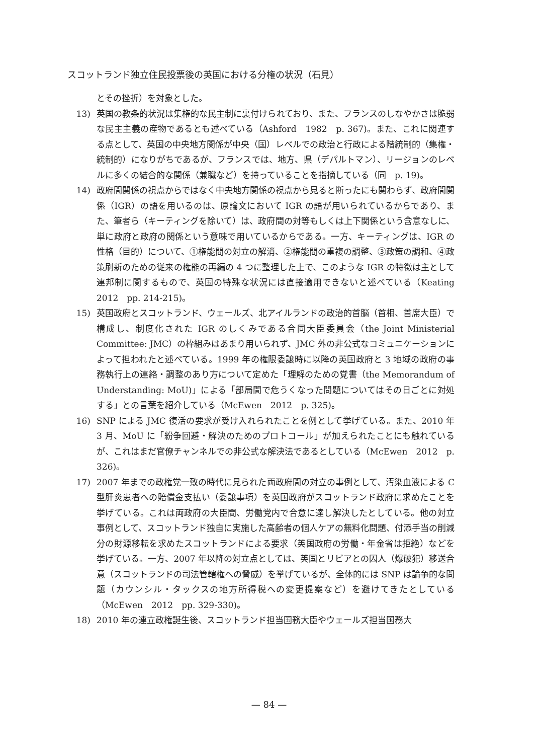スコットランド独立住民投票後の英国における分権の状況（石見）
とその挫折）を対象とした。
13) 英国の教条的状況は集権的な民主制に裏付けられており、また、フランスのしなやかさは脆弱な民主主義の産物であるとも述べている（Ashford　1982　p. 367)。また、これに関連する点として、英国の中央地方関係が中央（国）レベルでの政治と行政による階統制的（集権・統制的）になりがちであるが、フランスでは、地方、県（デパルトマン）、リージョンのレベルに多くの結合的な関係（兼職など）を持っていることを指摘している（同　p. 19)。
14) 政府間関係の視点からではなく中央地方関係の視点から見ると断ったにも関わらず、政府間関係（IGR）の語を用いるのは、原論文において IGR の語が用いられているからであり、また、筆者ら（キーティングを除いて）は、政府間の対等もしくは上下関係という含意なしに、単に政府と政府の関係という意味で用いているからである。一方、キーティングは、IGR の性格（目的）について、①権能間の対立の解消、②権能間の重複の調整、③政策の調和、④政策刷新のための従来の権能の再編の 4 つに整理した上で、このような IGR の特徴は主として連邦制に関するもので、英国の特殊な状況には直接適用できないと述べている（Keating　2012　pp. 214-215)。
15) 英国政府とスコットランド、ウェールズ、北アイルランドの政治的首脳（首相、首席大臣）で構成し、制度化された IGR のしくみである合同大臣委員会（the Joint Ministerial Committee: JMC）の枠組みはあまり用いられず、JMC 外の非公式なコミュニケーションによって担われたと述べている。1999 年の権限委譲時に以降の英国政府と 3 地域の政府の事務執行上の連絡・調整のあり方について定めた「理解のための覚書（the Memorandum of Understanding: MoU)」による「部局間で危うくなった問題についてはその日ごとに対処する」との言葉を紹介している（McEwen　2012　p. 325)。
16) SNP による JMC 復活の要求が受け入れられたことを例として挙げている。また、2010 年 3 月、MoU に「紛争回避・解決のためのプロトコール」が加えられたことにも触れているが、これはまだ官僚チャンネルでの非公式な解決法であるとしている（McEwen　2012　p. 326)。
17) 2007 年までの政権党一致の時代に見られた両政府間の対立の事例として、汚染血液による C 型肝炎患者への賠償金支払い（委譲事項）を英国政府がスコットランド政府に求めたことを挙げている。これは両政府の大臣間、労働党内で合意に達し解決したとしている。他の対立事例として、スコットランド独自に実施した高齢者の個人ケアの無料化問題、付添手当の削減分の財源移転を求めたスコットランドによる要求（英国政府の労働・年金省は拒絶）などを挙げている。一方、2007 年以降の対立点としては、英国とリビアとの囚人（爆破犯）移送合意（スコットランドの司法管轄権への脅威）を挙げているが、全体的には SNP は論争的な問題（カウンシル・タックスの地方所得税への変更提案など）を避けてきたとしている（McEwen　2012　pp. 329-330)。
18) 2010 年の連立政権誕生後、スコットランド担当国務大臣やウェールズ担当国務大
— 84 —